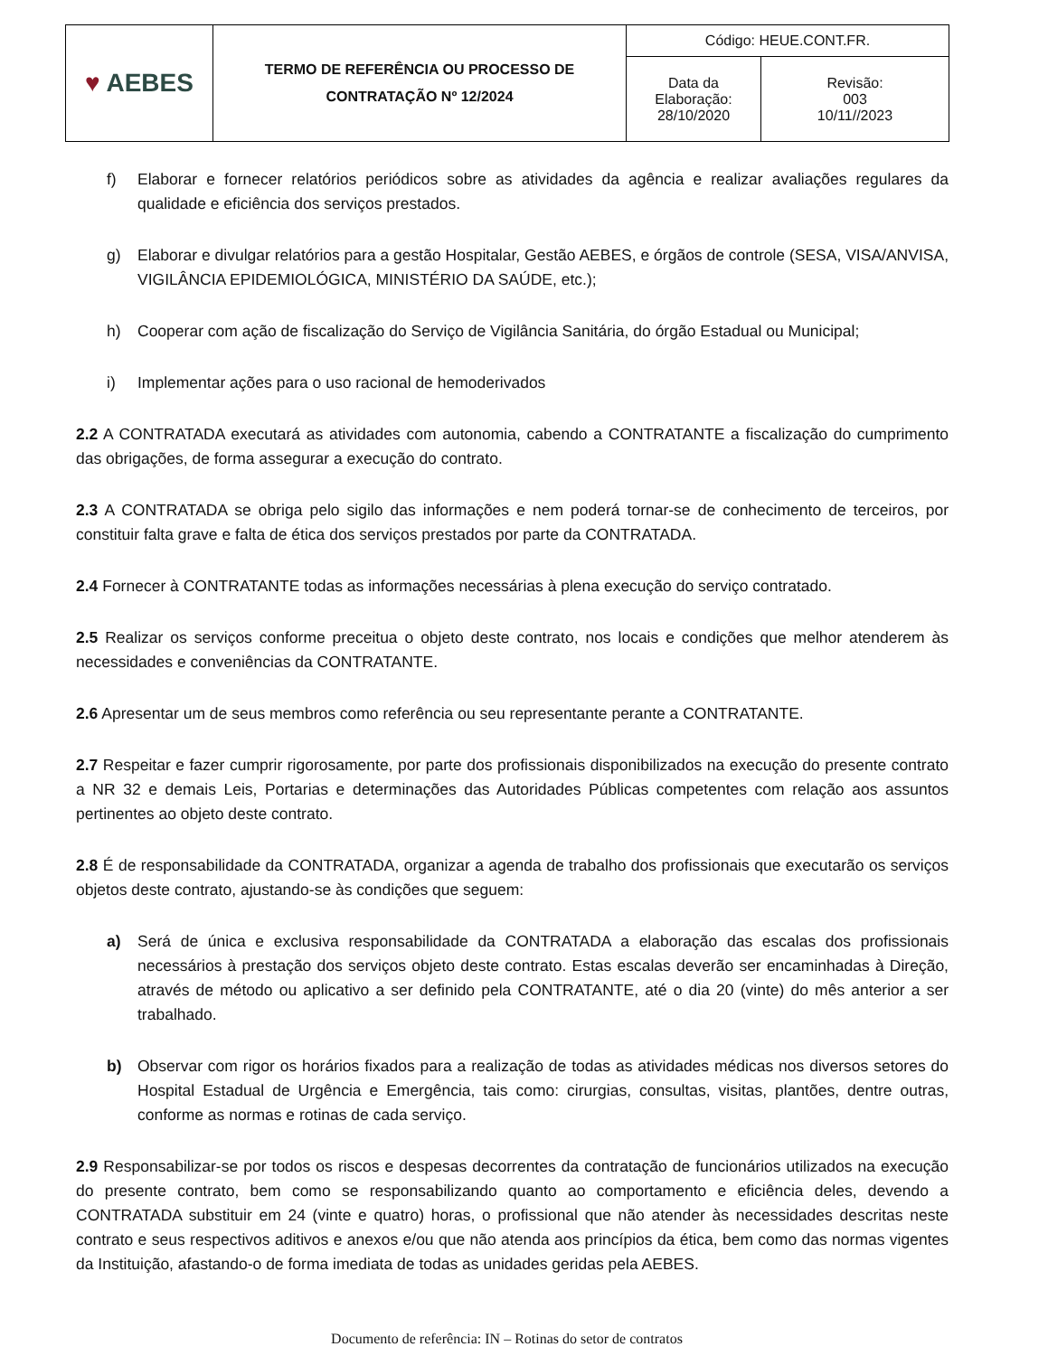| ♥ AEBES | TERMO DE REFERÊNCIA OU PROCESSO DE CONTRATAÇÃO Nº 12/2024 | Código: HEUE.CONT.FR. | |
| | | Data da Elaboração: 28/10/2020 | Revisão: 003 10/11//2023 |
f) Elaborar e fornecer relatórios periódicos sobre as atividades da agência e realizar avaliações regulares da qualidade e eficiência dos serviços prestados.
g) Elaborar e divulgar relatórios para a gestão Hospitalar, Gestão AEBES, e órgãos de controle (SESA, VISA/ANVISA, VIGILÂNCIA EPIDEMIOLÓGICA, MINISTÉRIO DA SAÚDE, etc.);
h) Cooperar com ação de fiscalização do Serviço de Vigilância Sanitária, do órgão Estadual ou Municipal;
i) Implementar ações para o uso racional de hemoderivados
2.2 A CONTRATADA executará as atividades com autonomia, cabendo a CONTRATANTE a fiscalização do cumprimento das obrigações, de forma assegurar a execução do contrato.
2.3 A CONTRATADA se obriga pelo sigilo das informações e nem poderá tornar-se de conhecimento de terceiros, por constituir falta grave e falta de ética dos serviços prestados por parte da CONTRATADA.
2.4 Fornecer à CONTRATANTE todas as informações necessárias à plena execução do serviço contratado.
2.5 Realizar os serviços conforme preceitua o objeto deste contrato, nos locais e condições que melhor atenderem às necessidades e conveniências da CONTRATANTE.
2.6 Apresentar um de seus membros como referência ou seu representante perante a CONTRATANTE.
2.7 Respeitar e fazer cumprir rigorosamente, por parte dos profissionais disponibilizados na execução do presente contrato a NR 32 e demais Leis, Portarias e determinações das Autoridades Públicas competentes com relação aos assuntos pertinentes ao objeto deste contrato.
2.8 É de responsabilidade da CONTRATADA, organizar a agenda de trabalho dos profissionais que executarão os serviços objetos deste contrato, ajustando-se às condições que seguem:
a) Será de única e exclusiva responsabilidade da CONTRATADA a elaboração das escalas dos profissionais necessários à prestação dos serviços objeto deste contrato. Estas escalas deverão ser encaminhadas à Direção, através de método ou aplicativo a ser definido pela CONTRATANTE, até o dia 20 (vinte) do mês anterior a ser trabalhado.
b) Observar com rigor os horários fixados para a realização de todas as atividades médicas nos diversos setores do Hospital Estadual de Urgência e Emergência, tais como: cirurgias, consultas, visitas, plantões, dentre outras, conforme as normas e rotinas de cada serviço.
2.9 Responsabilizar-se por todos os riscos e despesas decorrentes da contratação de funcionários utilizados na execução do presente contrato, bem como se responsabilizando quanto ao comportamento e eficiência deles, devendo a CONTRATADA substituir em 24 (vinte e quatro) horas, o profissional que não atender às necessidades descritas neste contrato e seus respectivos aditivos e anexos e/ou que não atenda aos princípios da ética, bem como das normas vigentes da Instituição, afastando-o de forma imediata de todas as unidades geridas pela AEBES.
Documento de referência: IN – Rotinas do setor de contratos